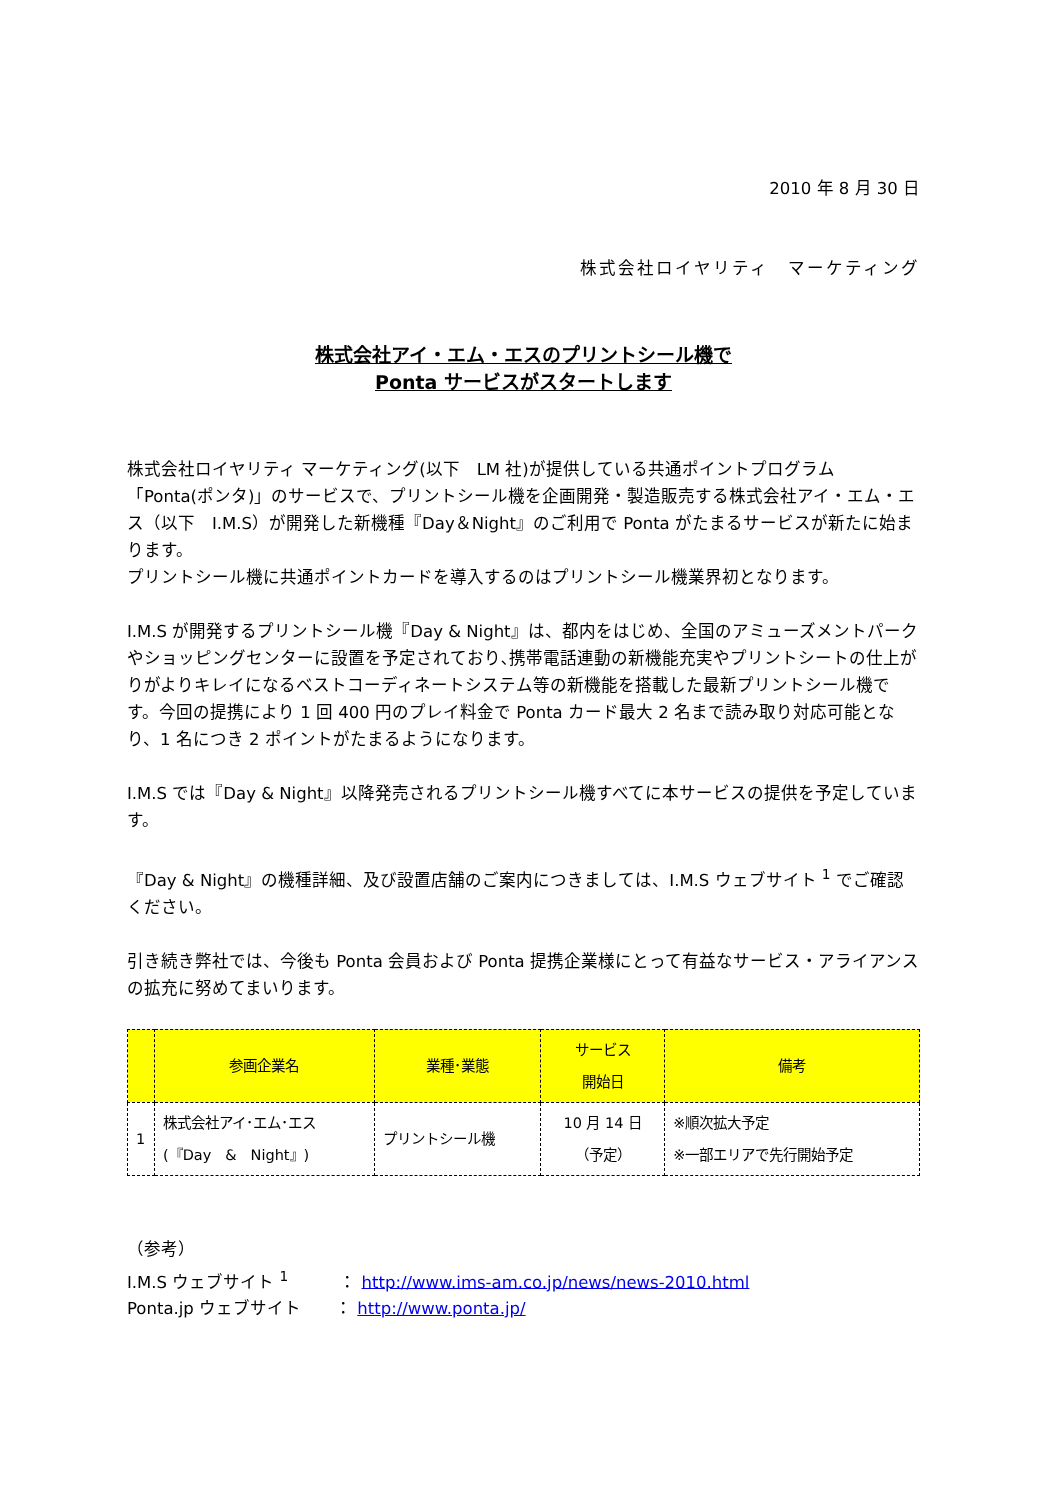2010 年 8 月 30 日
株式会社ロイヤリティ　マーケティング
株式会社アイ・エム・エスのプリントシール機で
Ponta サービスがスタートします
株式会社ロイヤリティ マーケティング(以下　LM 社)が提供している共通ポイントプログラム「Ponta(ポンタ)」のサービスで、プリントシール機を企画開発・製造販売する株式会社アイ・エム・エス（以下　I.M.S）が開発した新機種『Day＆Night』のご利用で Ponta がたまるサービスが新たに始まります。
プリントシール機に共通ポイントカードを導入するのはプリントシール機業界初となります。
I.M.S が開発するプリントシール機『Day & Night』は、都内をはじめ、全国のアミューズメントパークやショッピングセンターに設置を予定されており､携帯電話連動の新機能充実やプリントシートの仕上がりがよりキレイになるベストコーディネートシステム等の新機能を搭載した最新プリントシール機です。今回の提携により 1 回 400 円のプレイ料金で Ponta カード最大 2 名まで読み取り対応可能となり、1 名につき 2 ポイントがたまるようになります。
I.M.S では『Day & Night』以降発売されるプリントシール機すべてに本サービスの提供を予定しています。
『Day & Night』の機種詳細、及び設置店舗のご案内につきましては、I.M.S ウェブサイト <sup>1</sup> でご確認ください。
引き続き弊社では、今後も Ponta 会員および Ponta 提携企業様にとって有益なサービス・アライアンスの拡充に努めてまいります。
| | 参画企業名 | 業種･業態 | サービス 開始日 | 備考 |
| --- | --- | --- | --- | --- |
| 1 | 株式会社アイ･エム･エス (『Day & Night』) | プリントシール機 | 10 月 14 日 （予定） | ※順次拡大予定 ※一部エリアで先行開始予定 |
（参考）
I.M.S ウェブサイト <sup>1</sup>　　　： http://www.ims-am.co.jp/news/news-2010.html
Ponta.jp ウェブサイト　　： http://www.ponta.jp/